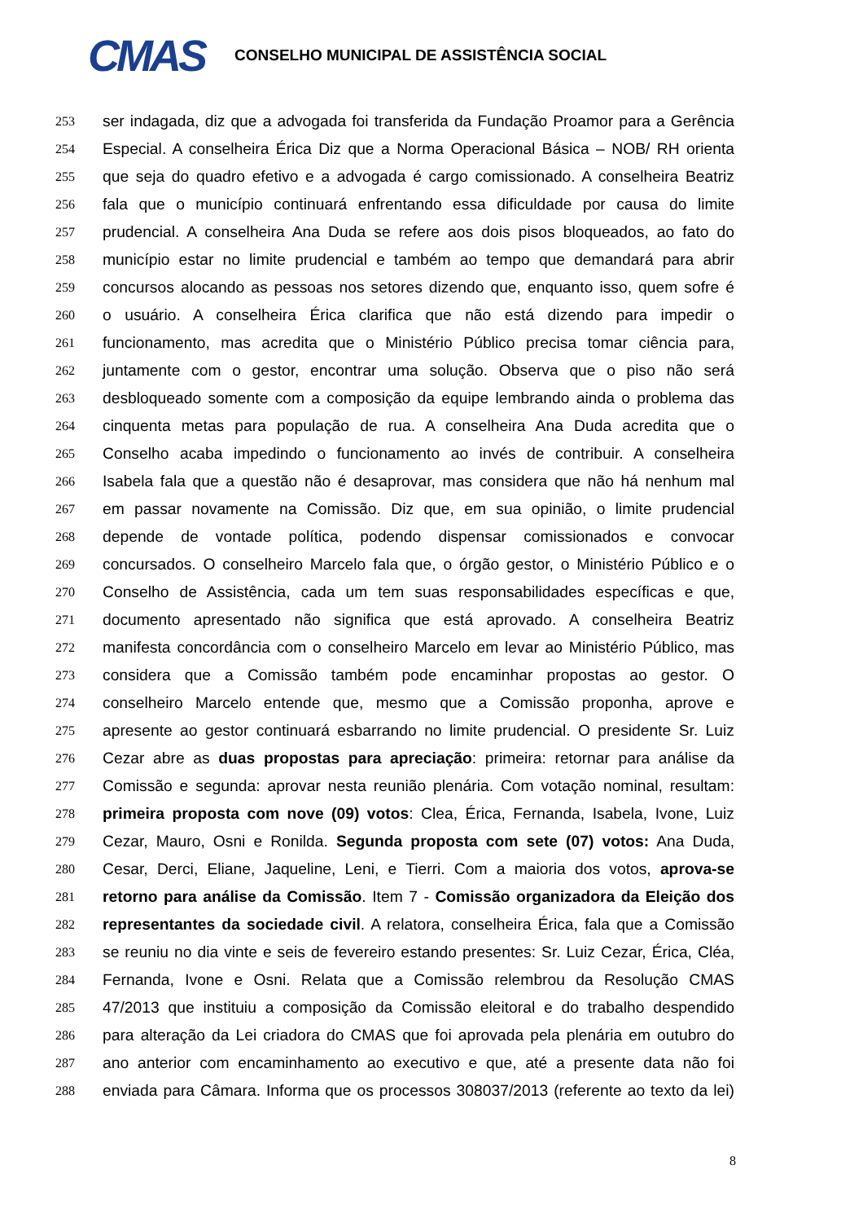CMAS
CONSELHO MUNICIPAL DE ASSISTÊNCIA SOCIAL
253 ser indagada, diz que a advogada foi transferida da Fundação Proamor para a Gerência
254 Especial. A conselheira Érica Diz que a Norma Operacional Básica – NOB/ RH orienta
255 que seja do quadro efetivo e a advogada é cargo comissionado. A conselheira Beatriz
256 fala que o município continuará enfrentando essa dificuldade por causa do limite
257 prudencial. A conselheira Ana Duda se refere aos dois pisos bloqueados, ao fato do
258 município estar no limite prudencial e também ao tempo que demandará para abrir
259 concursos alocando as pessoas nos setores dizendo que, enquanto isso, quem sofre é
260 o usuário. A conselheira Érica clarifica que não está dizendo para impedir o
261 funcionamento, mas acredita que o Ministério Público precisa tomar ciência para,
262 juntamente com o gestor, encontrar uma solução. Observa que o piso não será
263 desbloqueado somente com a composição da equipe lembrando ainda o problema das
264 cinquenta metas para população de rua. A conselheira Ana Duda acredita que o
265 Conselho acaba impedindo o funcionamento ao invés de contribuir. A conselheira
266 Isabela fala que a questão não é desaprovar, mas considera que não há nenhum mal
267 em passar novamente na Comissão. Diz que, em sua opinião, o limite prudencial
268 depende de vontade política, podendo dispensar comissionados e convocar
269 concursados. O conselheiro Marcelo fala que, o órgão gestor, o Ministério Público e o
270 Conselho de Assistência, cada um tem suas responsabilidades específicas e que,
271 documento apresentado não significa que está aprovado. A conselheira Beatriz
272 manifesta concordância com o conselheiro Marcelo em levar ao Ministério Público, mas
273 considera que a Comissão também pode encaminhar propostas ao gestor. O
274 conselheiro Marcelo entende que, mesmo que a Comissão proponha, aprove e
275 apresente ao gestor continuará esbarrando no limite prudencial. O presidente Sr. Luiz
276 Cezar abre as duas propostas para apreciação: primeira: retornar para análise da
277 Comissão e segunda: aprovar nesta reunião plenária. Com votação nominal, resultam:
278 primeira proposta com nove (09) votos: Clea, Érica, Fernanda, Isabela, Ivone, Luiz
279 Cezar, Mauro, Osni e Ronilda. Segunda proposta com sete (07) votos: Ana Duda,
280 Cesar, Derci, Eliane, Jaqueline, Leni, e Tierri. Com a maioria dos votos, aprova-se
281 retorno para análise da Comissão. Item 7 - Comissão organizadora da Eleição dos
282 representantes da sociedade civil. A relatora, conselheira Érica, fala que a Comissão
283 se reuniu no dia vinte e seis de fevereiro estando presentes: Sr. Luiz Cezar, Érica, Cléa,
284 Fernanda, Ivone e Osni. Relata que a Comissão relembrou da Resolução CMAS
285 47/2013 que instituiu a composição da Comissão eleitoral e do trabalho despendido
286 para alteração da Lei criadora do CMAS que foi aprovada pela plenária em outubro do
287 ano anterior com encaminhamento ao executivo e que, até a presente data não foi
288 enviada para Câmara. Informa que os processos 308037/2013 (referente ao texto da lei)
8